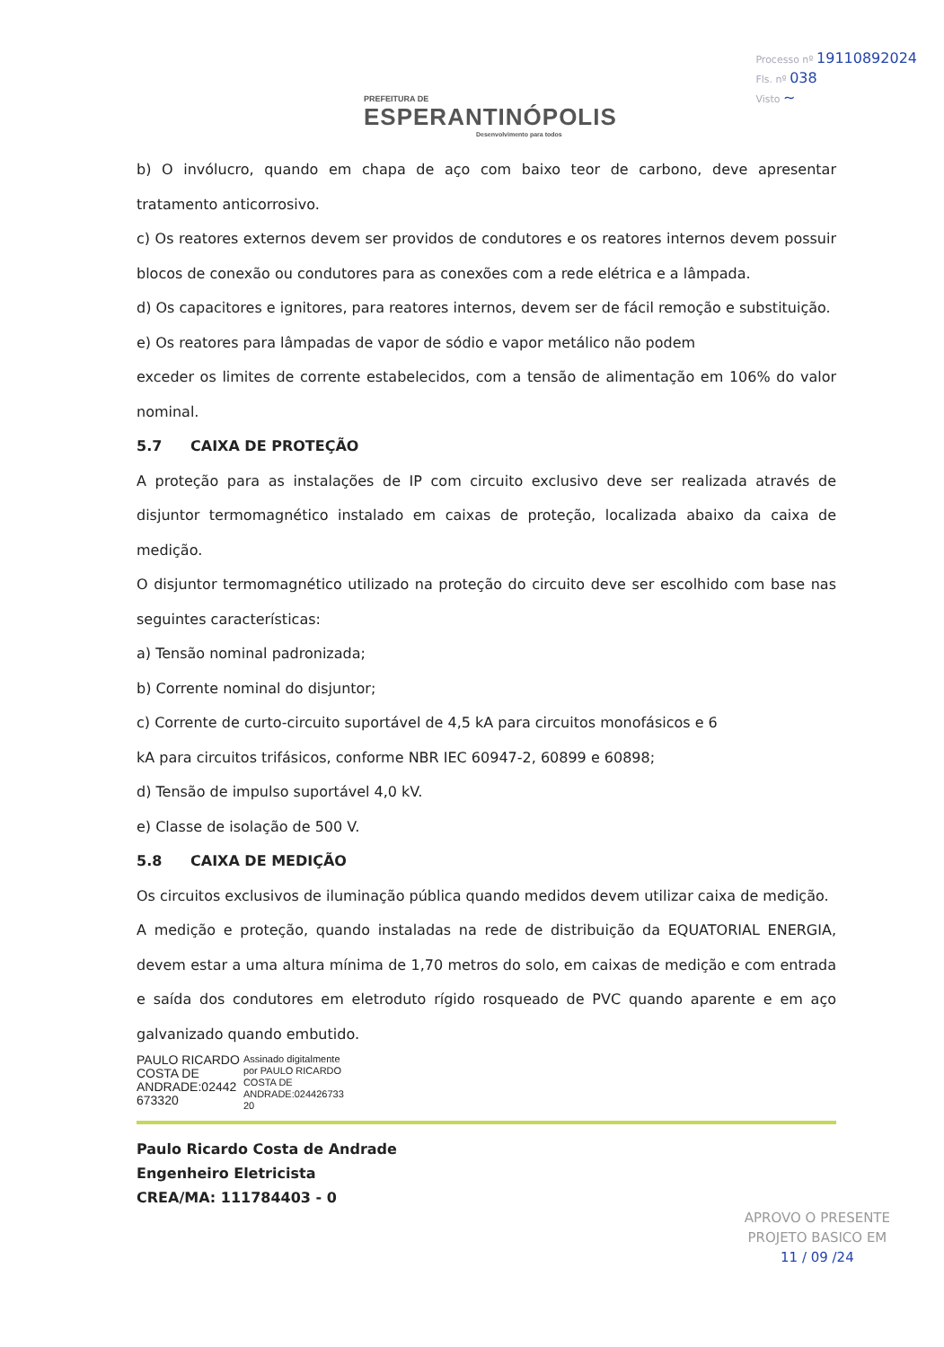PREFEITURA DE
ESPERANTINÓPOLIS
Desenvolvimento para todos
Processo nº 19110892024
Fls. nº 038
Visto ~
b) O invólucro, quando em chapa de aço com baixo teor de carbono, deve apresentar tratamento anticorrosivo.
c) Os reatores externos devem ser providos de condutores e os reatores internos devem possuir blocos de conexão ou condutores para as conexões com a rede elétrica e a lâmpada.
d) Os capacitores e ignitores, para reatores internos, devem ser de fácil remoção e substituição.
e) Os reatores para lâmpadas de vapor de sódio e vapor metálico não podem
exceder os limites de corrente estabelecidos, com a tensão de alimentação em 106% do valor nominal.
5.7 CAIXA DE PROTEÇÃO
A proteção para as instalações de IP com circuito exclusivo deve ser realizada através de disjuntor termomagnético instalado em caixas de proteção, localizada abaixo da caixa de medição.
O disjuntor termomagnético utilizado na proteção do circuito deve ser escolhido com base nas seguintes características:
a) Tensão nominal padronizada;
b) Corrente nominal do disjuntor;
c) Corrente de curto-circuito suportável de 4,5 kA para circuitos monofásicos e 6
kA para circuitos trifásicos, conforme NBR IEC 60947-2, 60899 e 60898;
d) Tensão de impulso suportável 4,0 kV.
e) Classe de isolação de 500 V.
5.8 CAIXA DE MEDIÇÃO
Os circuitos exclusivos de iluminação pública quando medidos devem utilizar caixa de medição.
A medição e proteção, quando instaladas na rede de distribuição da EQUATORIAL ENERGIA, devem estar a uma altura mínima de 1,70 metros do solo, em caixas de medição e com entrada e saída dos condutores em eletroduto rígido rosqueado de PVC quando aparente e em aço galvanizado quando embutido.
PAULO RICARDO
COSTA DE
ANDRADE:02442
673320
Assinado digitalmente
por PAULO RICARDO
COSTA DE
ANDRADE:024426733
20
Paulo Ricardo Costa de Andrade
Engenheiro Eletricista
CREA/MA: 111784403 - 0
APROVO O PRESENTE
PROJETO BASICO EM
11 / 09 /24